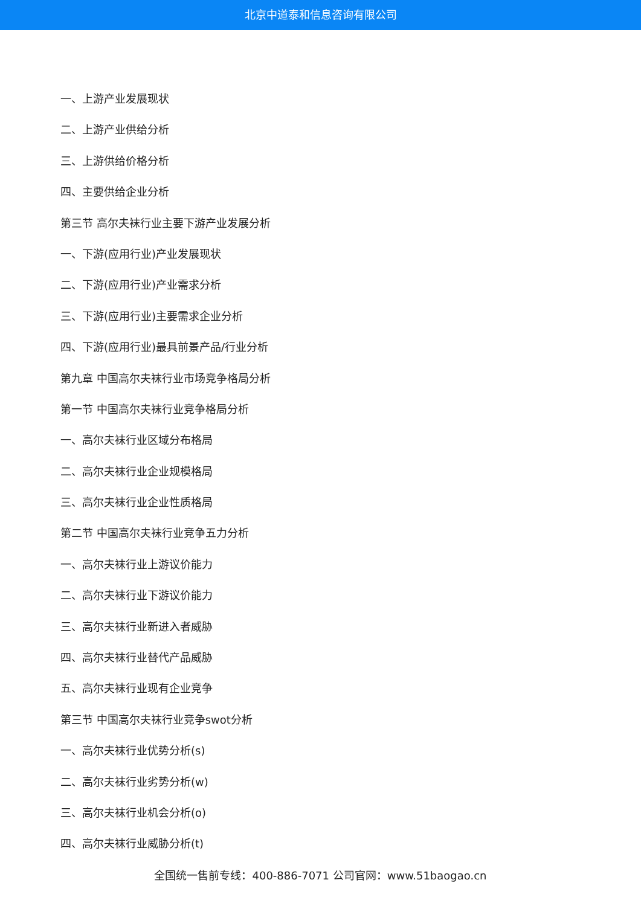北京中道泰和信息咨询有限公司
一、上游产业发展现状
二、上游产业供给分析
三、上游供给价格分析
四、主要供给企业分析
第三节 高尔夫袜行业主要下游产业发展分析
一、下游(应用行业)产业发展现状
二、下游(应用行业)产业需求分析
三、下游(应用行业)主要需求企业分析
四、下游(应用行业)最具前景产品/行业分析
第九章 中国高尔夫袜行业市场竞争格局分析
第一节 中国高尔夫袜行业竞争格局分析
一、高尔夫袜行业区域分布格局
二、高尔夫袜行业企业规模格局
三、高尔夫袜行业企业性质格局
第二节 中国高尔夫袜行业竞争五力分析
一、高尔夫袜行业上游议价能力
二、高尔夫袜行业下游议价能力
三、高尔夫袜行业新进入者威胁
四、高尔夫袜行业替代产品威胁
五、高尔夫袜行业现有企业竞争
第三节 中国高尔夫袜行业竞争swot分析
一、高尔夫袜行业优势分析(s)
二、高尔夫袜行业劣势分析(w)
三、高尔夫袜行业机会分析(o)
四、高尔夫袜行业威胁分析(t)
全国统一售前专线：400-886-7071 公司官网：www.51baogao.cn